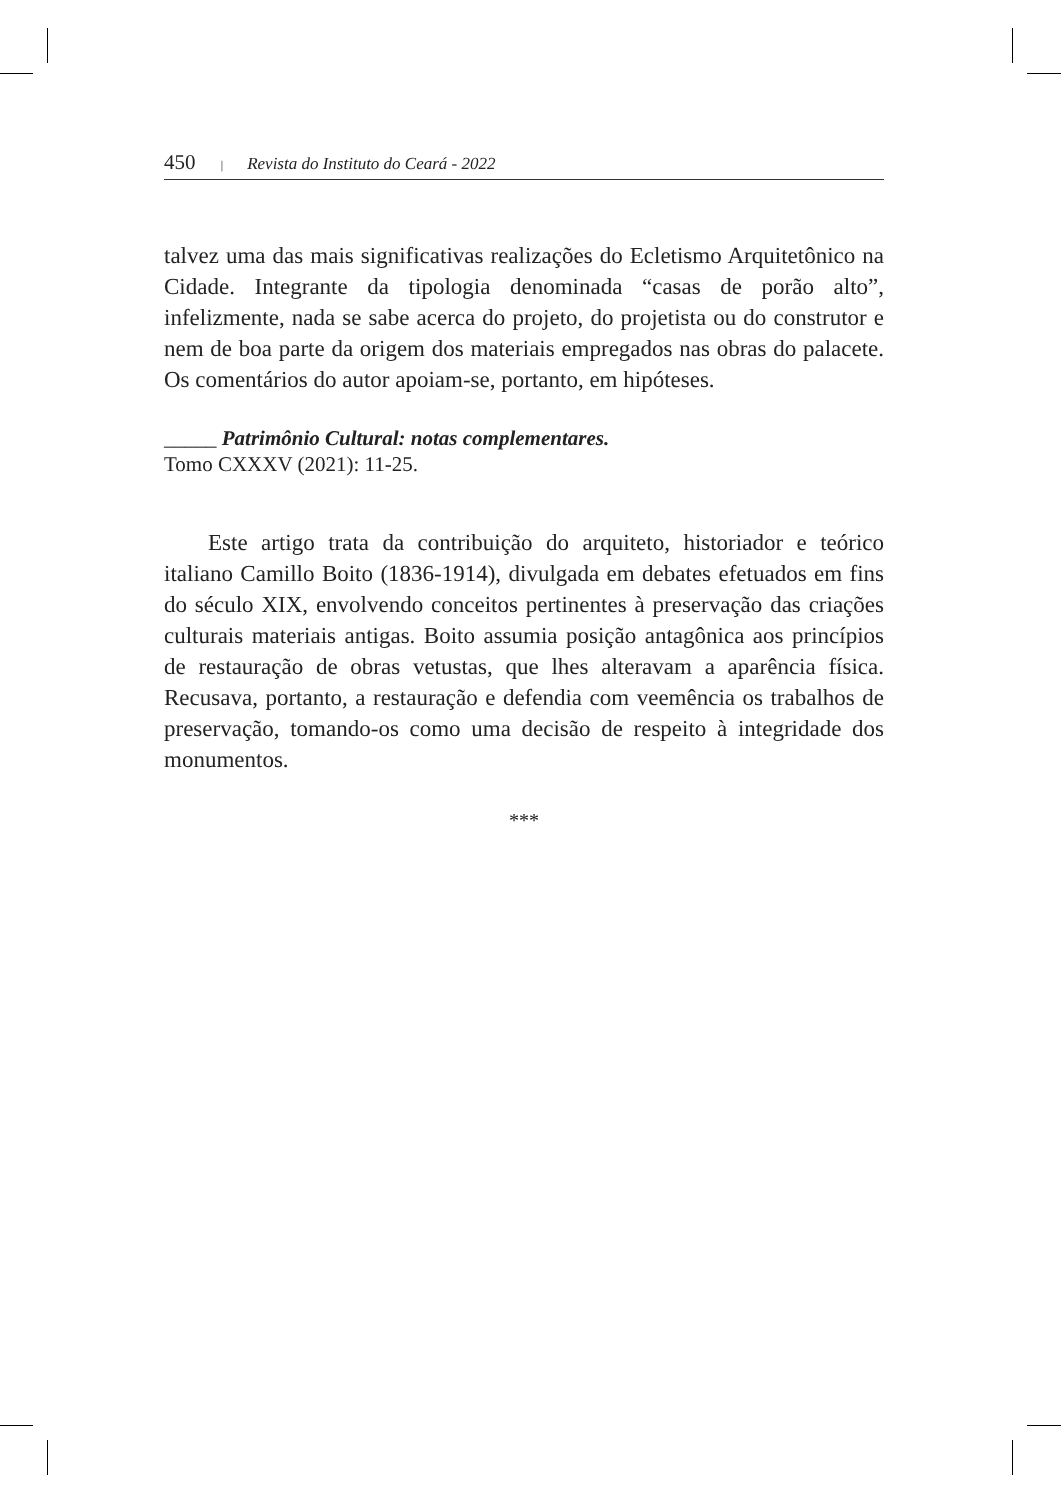450 | Revista do Instituto do Ceará - 2022
talvez uma das mais significativas realizações do Ecletismo Arquitetônico na Cidade. Integrante da tipologia denominada “casas de porão alto”, infelizmente, nada se sabe acerca do projeto, do projetista ou do construtor e nem de boa parte da origem dos materiais empregados nas obras do palacete. Os comentários do autor apoiam-se, portanto, em hipóteses.
_____ Patrimônio Cultural: notas complementares.
Tomo CXXXV (2021): 11-25.
Este artigo trata da contribuição do arquiteto, historiador e teórico italiano Camillo Boito (1836-1914), divulgada em debates efetuados em fins do século XIX, envolvendo conceitos pertinentes à preservação das criações culturais materiais antigas. Boito assumia posição antagônica aos princípios de restauração de obras vetustas, que lhes alteravam a aparência física. Recusava, portanto, a restauração e defendia com veemência os trabalhos de preservação, tomando-os como uma decisão de respeito à integridade dos monumentos.
***